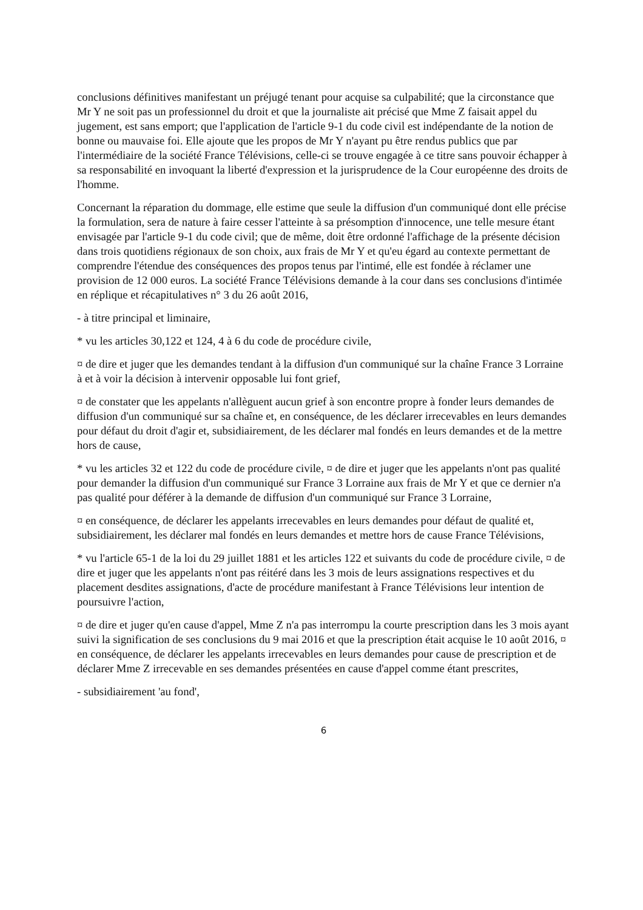conclusions définitives manifestant un préjugé tenant pour acquise sa culpabilité; que la circonstance que Mr Y ne soit pas un professionnel du droit et que la journaliste ait précisé que Mme Z faisait appel du jugement, est sans emport; que l'application de l'article 9-1 du code civil est indépendante de la notion de bonne ou mauvaise foi. Elle ajoute que les propos de Mr Y n'ayant pu être rendus publics que par l'intermédiaire de la société France Télévisions, celle-ci se trouve engagée à ce titre sans pouvoir échapper à sa responsabilité en invoquant la liberté d'expression et la jurisprudence de la Cour européenne des droits de l'homme.
Concernant la réparation du dommage, elle estime que seule la diffusion d'un communiqué dont elle précise la formulation, sera de nature à faire cesser l'atteinte à sa présomption d'innocence, une telle mesure étant envisagée par l'article 9-1 du code civil; que de même, doit être ordonné l'affichage de la présente décision dans trois quotidiens régionaux de son choix, aux frais de Mr Y et qu'eu égard au contexte permettant de comprendre l'étendue des conséquences des propos tenus par l'intimé, elle est fondée à réclamer une provision de 12 000 euros. La société France Télévisions demande à la cour dans ses conclusions d'intimée en réplique et récapitulatives n° 3 du 26 août 2016,
- à titre principal et liminaire,
* vu les articles 30,122 et 124, 4 à 6 du code de procédure civile,
¤ de dire et juger que les demandes tendant à la diffusion d'un communiqué sur la chaîne France 3 Lorraine à et à voir la décision à intervenir opposable lui font grief,
¤ de constater que les appelants n'allèguent aucun grief à son encontre propre à fonder leurs demandes de diffusion d'un communiqué sur sa chaîne et, en conséquence, de les déclarer irrecevables en leurs demandes pour défaut du droit d'agir et, subsidiairement, de les déclarer mal fondés en leurs demandes et de la mettre hors de cause,
* vu les articles 32 et 122 du code de procédure civile, ¤ de dire et juger que les appelants n'ont pas qualité pour demander la diffusion d'un communiqué sur France 3 Lorraine aux frais de Mr Y et que ce dernier n'a pas qualité pour déférer à la demande de diffusion d'un communiqué sur France 3 Lorraine,
¤ en conséquence, de déclarer les appelants irrecevables en leurs demandes pour défaut de qualité et, subsidiairement, les déclarer mal fondés en leurs demandes et mettre hors de cause France Télévisions,
* vu l'article 65-1 de la loi du 29 juillet 1881 et les articles 122 et suivants du code de procédure civile, ¤ de dire et juger que les appelants n'ont pas réitéré dans les 3 mois de leurs assignations respectives et du placement desdites assignations, d'acte de procédure manifestant à France Télévisions leur intention de poursuivre l'action,
¤ de dire et juger qu'en cause d'appel, Mme Z n'a pas interrompu la courte prescription dans les 3 mois ayant suivi la signification de ses conclusions du 9 mai 2016 et que la prescription était acquise le 10 août 2016, ¤ en conséquence, de déclarer les appelants irrecevables en leurs demandes pour cause de prescription et de déclarer Mme Z irrecevable en ses demandes présentées en cause d'appel comme étant prescrites,
- subsidiairement 'au fond',
6